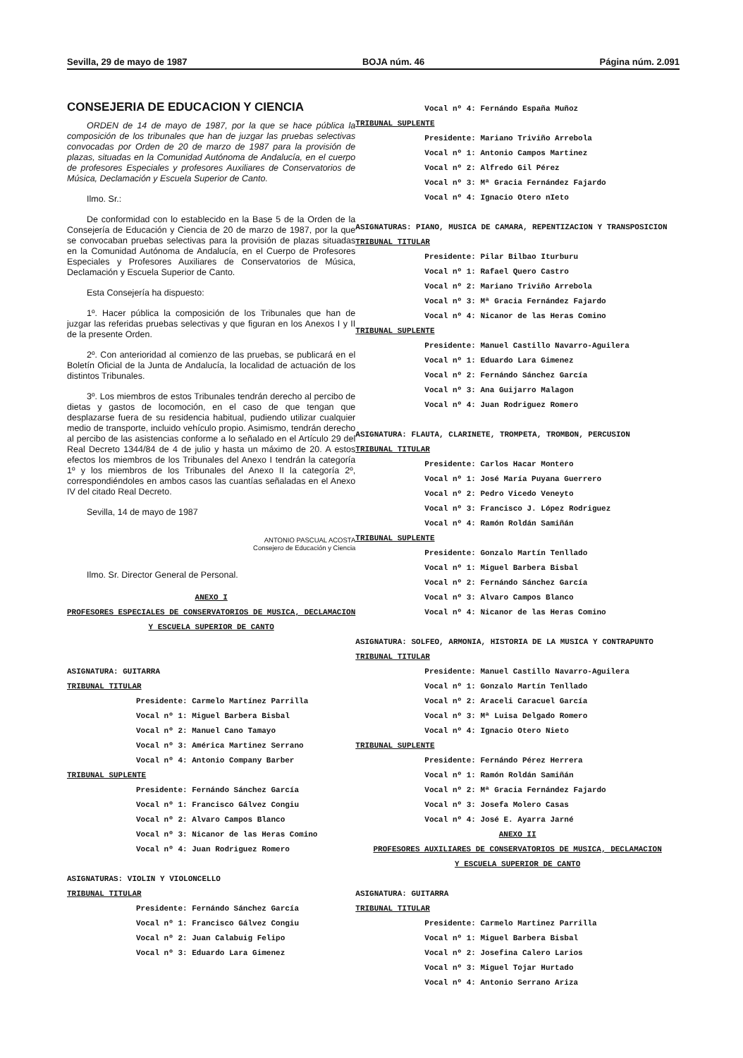Sevilla, 29 de mayo de 1987 BOJA núm. 46 Página núm. 2.091
CONSEJERIA DE EDUCACION Y CIENCIA
ORDEN de 14 de mayo de 1987, por la que se hace pública la composición de los tribunales que han de juzgar las pruebas selectivas convocadas por Orden de 20 de marzo de 1987 para la provisión de plazas, situadas en la Comunidad Autónoma de Andalucía, en el cuerpo de profesores Especiales y profesores Auxiliares de Conservatorios de Música, Declamación y Escuela Superior de Canto.
Ilmo. Sr.:
De conformidad con lo establecido en la Base 5 de la Orden de la Consejería de Educación y Ciencia de 20 de marzo de 1987, por la que se convocaban pruebas selectivas para la provisión de plazas situadas en la Comunidad Autónoma de Andalucía, en el Cuerpo de Profesores Especiales y Profesores Auxiliares de Conservatorios de Música, Declamación y Escuela Superior de Canto.
Esta Consejería ha dispuesto:
1º. Hacer pública la composición de los Tribunales que han de juzgar las referidas pruebas selectivas y que figuran en los Anexos I y II de la presente Orden.
2º. Con anterioridad al comienzo de las pruebas, se publicará en el Boletín Oficial de la Junta de Andalucía, la localidad de actuación de los distintos Tribunales.
3º. Los miembros de estos Tribunales tendrán derecho al percibo de dietas y gastos de locomoción, en el caso de que tengan que desplazarse fuera de su residencia habitual, pudiendo utilizar cualquier medio de transporte, incluido vehículo propio. Asimismo, tendrán derecho al percibo de las asistencias conforme a lo señalado en el Artículo 29 del Real Decreto 1344/84 de 4 de julio y hasta un máximo de 20. A estos efectos los miembros de los Tribunales del Anexo I tendrán la categoría 1º y los miembros de los Tribunales del Anexo II la categoría 2º, correspondiéndoles en ambos casos las cuantías señaladas en el Anexo IV del citado Real Decreto.
Sevilla, 14 de mayo de 1987
ANTONIO PASCUAL ACOSTA
Consejero de Educación y Ciencia
Ilmo. Sr. Director General de Personal.
ANEXO I
PROFESORES ESPECIALES DE CONSERVATORIOS DE MUSICA, DECLAMACION
Y ESCUELA SUPERIOR DE CANTO
ASIGNATURA: GUITARRA
TRIBUNAL TITULAR
Presidente: Carmelo Martínez Parrilla
Vocal nº 1: Miguel Barbera Bisbal
Vocal nº 2: Manuel Cano Tamayo
Vocal nº 3: América Martinez Serrano
Vocal nº 4: Antonio Company Barber
TRIBUNAL SUPLENTE
Presidente: Fernándo Sánchez García
Vocal nº 1: Francisco Gálvez Congiu
Vocal nº 2: Alvaro Campos Blanco
Vocal nº 3: Nicanor de las Heras Comino
Vocal nº 4: Juan Rodriguez Romero
ASIGNATURAS: VIOLIN Y VIOLONCELLO
TRIBUNAL TITULAR
Presidente: Fernándo Sánchez García
Vocal nº 1: Francisco Gálvez Congiu
Vocal nº 2: Juan Calabuig Felipo
Vocal nº 3: Eduardo Lara Gimenez
Vocal nº 4: Fernándo España Muñoz
TRIBUNAL SUPLENTE
Presidente: Mariano Triviño Arrebola
Vocal nº 1: Antonio Campos Martinez
Vocal nº 2: Alfredo Gil Pérez
Vocal nº 3: Mª Gracia Fernández Fajardo
Vocal nº 4: Ignacio Otero nIeto
ASIGNATURAS: PIANO, MUSICA DE CAMARA, REPENTIZACION Y TRANSPOSICION
TRIBUNAL TITULAR
Presidente: Pilar Bilbao Iturburu
Vocal nº 1: Rafael Quero Castro
Vocal nº 2: Mariano Triviño Arrebola
Vocal nº 3: Mª Gracia Fernández Fajardo
Vocal nº 4: Nicanor de las Heras Comino
TRIBUNAL SUPLENTE
Presidente: Manuel Castillo Navarro-Aguilera
Vocal nº 1: Eduardo Lara Gimenez
Vocal nº 2: Fernándo Sánchez García
Vocal nº 3: Ana Guijarro Malagon
Vocal nº 4: Juan Rodriguez Romero
ASIGNATURA: FLAUTA, CLARINETE, TROMPETA, TROMBON, PERCUSION
TRIBUNAL TITULAR
Presidente: Carlos Hacar Montero
Vocal nº 1: José María Puyana Guerrero
Vocal nº 2: Pedro Vicedo Veneyto
Vocal nº 3: Francisco J. López Rodriguez
Vocal nº 4: Ramón Roldán Samiñán
TRIBUNAL SUPLENTE
Presidente: Gonzalo Martín Tenllado
Vocal nº 1: Miguel Barbera Bisbal
Vocal nº 2: Fernándo Sánchez García
Vocal nº 3: Alvaro Campos Blanco
Vocal nº 4: Nicanor de las Heras Comino
ASIGNATURA: SOLFEO, ARMONIA, HISTORIA DE LA MUSICA Y CONTRAPUNTO
TRIBUNAL TITULAR
Presidente: Manuel Castillo Navarro-Aguilera
Vocal nº 1: Gonzalo Martín Tenllado
Vocal nº 2: Araceli Caracuel García
Vocal nº 3: Mª Luisa Delgado Romero
Vocal nº 4: Ignacio Otero Nieto
TRIBUNAL SUPLENTE
Presidente: Fernándo Pérez Herrera
Vocal nº 1: Ramón Roldán Samiñán
Vocal nº 2: Mª Gracia Fernández Fajardo
Vocal nº 3: Josefa Molero Casas
Vocal nº 4: José E. Ayarra Jarné
ANEXO II
PROFESORES AUXILIARES DE CONSERVATORIOS DE MUSICA, DECLAMACION
Y ESCUELA SUPERIOR DE CANTO
ASIGNATURA: GUITARRA
TRIBUNAL TITULAR
Presidente: Carmelo Martinez Parrilla
Vocal nº 1: Miguel Barbera Bisbal
Vocal nº 2: Josefina Calero Larios
Vocal nº 3: Miguel Tojar Hurtado
Vocal nº 4: Antonio Serrano Ariza